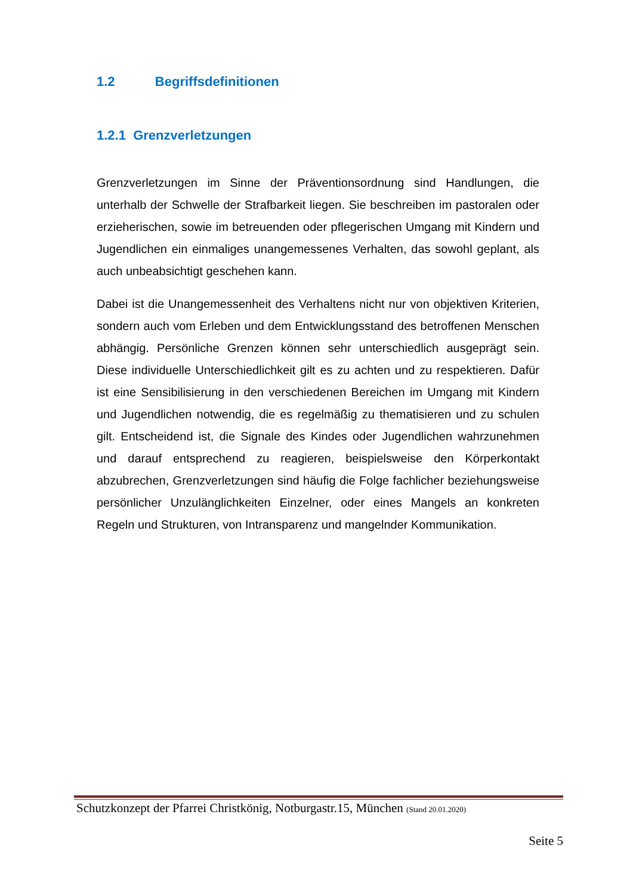1.2 Begriffsdefinitionen
1.2.1 Grenzverletzungen
Grenzverletzungen im Sinne der Präventionsordnung sind Handlungen, die unterhalb der Schwelle der Strafbarkeit liegen. Sie beschreiben im pastoralen oder erzieherischen, sowie im betreuenden oder pflegerischen Umgang mit Kindern und Jugendlichen ein einmaliges unangemessenes Verhalten, das sowohl geplant, als auch unbeabsichtigt geschehen kann.
Dabei ist die Unangemessenheit des Verhaltens nicht nur von objektiven Kriterien, sondern auch vom Erleben und dem Entwicklungsstand des betroffenen Menschen abhängig. Persönliche Grenzen können sehr unterschiedlich ausgeprägt sein. Diese individuelle Unterschiedlichkeit gilt es zu achten und zu respektieren. Dafür ist eine Sensibilisierung in den verschiedenen Bereichen im Umgang mit Kindern und Jugendlichen notwendig, die es regelmäßig zu thematisieren und zu schulen gilt. Entscheidend ist, die Signale des Kindes oder Jugendlichen wahrzunehmen und darauf entsprechend zu reagieren, beispielsweise den Körperkontakt abzubrechen, Grenzverletzungen sind häufig die Folge fachlicher beziehungsweise persönlicher Unzulänglichkeiten Einzelner, oder eines Mangels an konkreten Regeln und Strukturen, von Intransparenz und mangelnder Kommunikation.
Schutzkonzept der Pfarrei Christkönig, Notburgastr.15, München (Stand 20.01.2020)
Seite 5